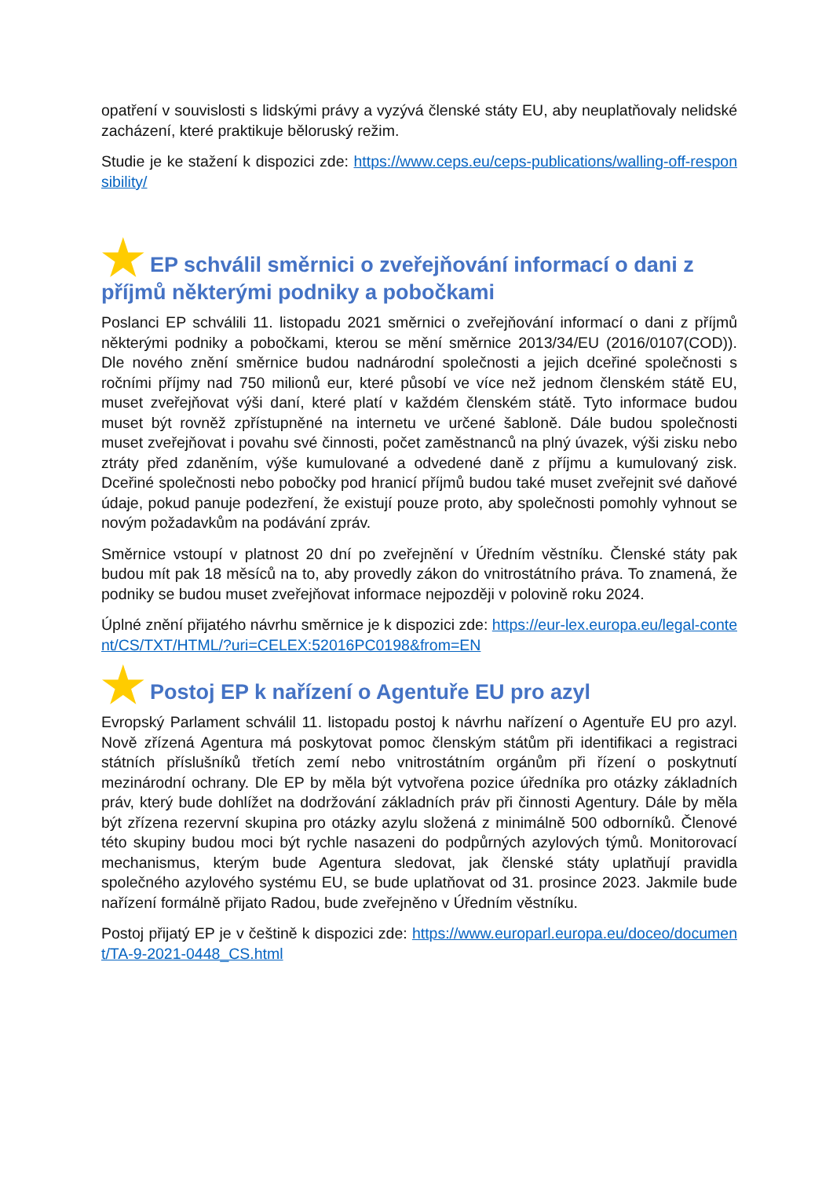opatření v souvislosti s lidskými právy a vyzývá členské státy EU, aby neuplatňovaly nelidské zacházení, které praktikuje běloruský režim.
Studie je ke stažení k dispozici zde: https://www.ceps.eu/ceps-publications/walling-off-responsibility/
★ EP schválil směrnici o zveřejňování informací o dani z příjmů některými podniky a pobočkami
Poslanci EP schválili 11. listopadu 2021 směrnici o zveřejňování informací o dani z příjmů některými podniky a pobočkami, kterou se mění směrnice 2013/34/EU (2016/0107(COD)). Dle nového znění směrnice budou nadnárodní společnosti a jejich dceřiné společnosti s ročními příjmy nad 750 milionů eur, které působí ve více než jednom členském státě EU, muset zveřejňovat výši daní, které platí v každém členském státě. Tyto informace budou muset být rovněž zpřístupněné na internetu ve určené šabloně. Dále budou společnosti muset zveřejňovat i povahu své činnosti, počet zaměstnanců na plný úvazek, výši zisku nebo ztráty před zdaněním, výše kumulované a odvedené daně z příjmu a kumulovaný zisk. Dceřiné společnosti nebo pobočky pod hranicí příjmů budou také muset zveřejnit své daňové údaje, pokud panuje podezření, že existují pouze proto, aby společnosti pomohly vyhnout se novým požadavkům na podávání zpráv.
Směrnice vstoupí v platnost 20 dní po zveřejnění v Úředním věstníku. Členské státy pak budou mít pak 18 měsíců na to, aby provedly zákon do vnitrostátního práva. To znamená, že podniky se budou muset zveřejňovat informace nejpozději v polovině roku 2024.
Úplné znění přijatého návrhu směrnice je k dispozici zde: https://eur-lex.europa.eu/legal-content/CS/TXT/HTML/?uri=CELEX:52016PC0198&from=EN
★ Postoj EP k nařízení o Agentuře EU pro azyl
Evropský Parlament schválil 11. listopadu postoj k návrhu nařízení o Agentuře EU pro azyl. Nově zřízená Agentura má poskytovat pomoc členským státům při identifikaci a registraci státních příslušníků třetích zemí nebo vnitrostátním orgánům při řízení o poskytnutí mezinárodní ochrany. Dle EP by měla být vytvořena pozice úředníka pro otázky základních práv, který bude dohlížet na dodržování základních práv při činnosti Agentury. Dále by měla být zřízena rezervní skupina pro otázky azylu složená z minimálně 500 odborníků. Členové této skupiny budou moci být rychle nasazeni do podpůrných azylových týmů. Monitorovací mechanismus, kterým bude Agentura sledovat, jak členské státy uplatňují pravidla společného azylového systému EU, se bude uplatňovat od 31. prosince 2023. Jakmile bude nařízení formálně přijato Radou, bude zveřejněno v Úředním věstníku.
Postoj přijatý EP je v češtině k dispozici zde: https://www.europarl.europa.eu/doceo/document/TA-9-2021-0448_CS.html